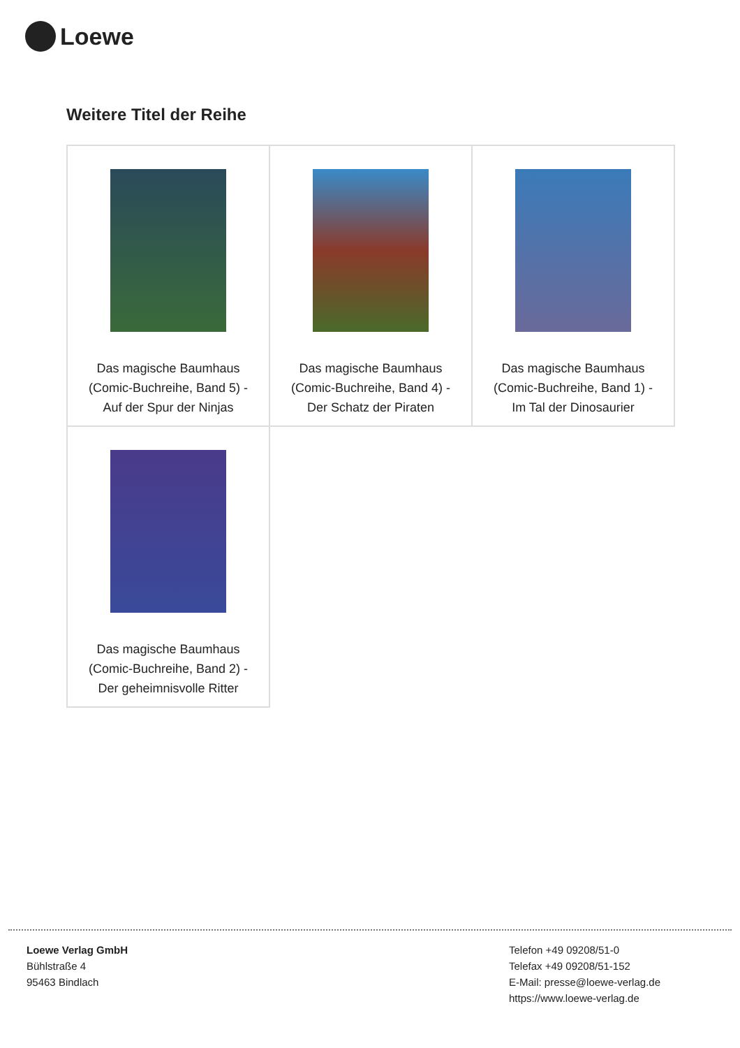Loewe
Weitere Titel der Reihe
| Das magische Baumhaus (Comic-Buchreihe, Band 5) - Auf der Spur der Ninjas | Das magische Baumhaus (Comic-Buchreihe, Band 4) - Der Schatz der Piraten | Das magische Baumhaus (Comic-Buchreihe, Band 1) - Im Tal der Dinosaurier |
| Das magische Baumhaus (Comic-Buchreihe, Band 2) - Der geheimnisvolle Ritter | | |
Loewe Verlag GmbH
Bühlstraße 4
95463 Bindlach
Telefon +49 09208/51-0
Telefax +49 09208/51-152
E-Mail: presse@loewe-verlag.de
https://www.loewe-verlag.de